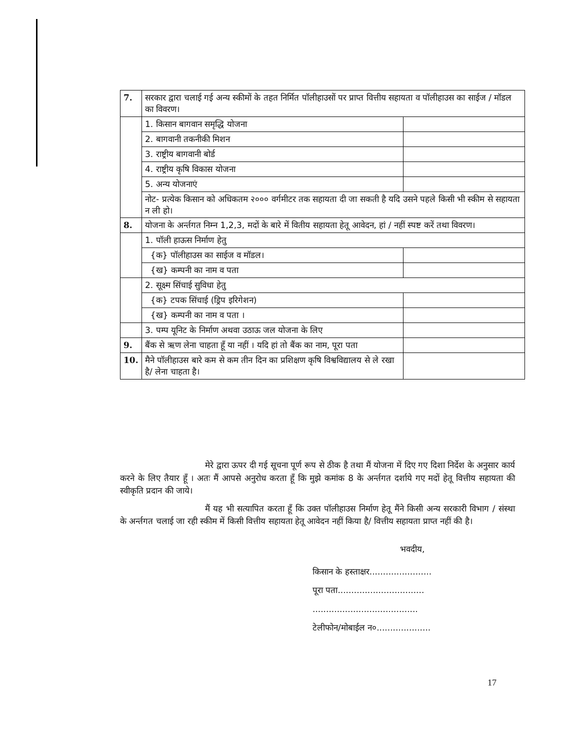| 7. | सरकार द्वारा चलाई गई अन्य स्कीमों के तहत निर्मित पॉलीहाउसों पर प्राप्त वित्तीय सहायता व पॉलीहाउस का साईज / मॉडल का विवरण। | | |
| | 1. किसान बागवान समृद्धि योजना | | |
| | 2. बागवानी तकनीकी मिशन | | |
| | 3. राष्ट्रीय बागवानी बोर्ड | | |
| | 4. राष्ट्रीय कृषि विकास योजना | | |
| | 5. अन्य योजनाएं | | |
| | नोट- प्रत्येक किसान को अधिकतम २००० वर्गमीटर तक सहायता दी जा सकती है यदि उसने पहले किसी भी स्कीम से सहायता न ली हो। | | |
| 8. | योजना के अर्न्तगत निम्न 1,2,3, मदों के बारे में वितीय सहायता हेतू आवेदन, हां / नहीं स्पष्ट करें तथा विवरण। | | |
| | 1. पॉली हाऊस निर्माण हेतु | | |
| | {क} पॉलीहाउस का साईज व मॉडल। | | |
| | {ख} कम्पनी का नाम व पता | | |
| | 2. सूक्ष्म सिंचाई सुविधा हेतु | | |
| | {क} टपक सिंचाई (ड्रिप इरिगेशन) | | |
| | {ख} कम्पनी का नाम व पता । | | |
| | 3. पम्प यूनिट के निर्माण अथवा उठाऊ जल योजना के लिए | | |
| 9. | बैंक से ऋण लेना चाहता हूँ या नहीं । यदि हां तो बैंक का नाम, पूरा पता | | |
| 10. | मैने पॉलीहाउस बारे कम से कम तीन दिन का प्रशिक्षण कृषि विश्वविद्यालय से ले रखा है/ लेना चाहता है। | | |
मेरे द्वारा ऊपर दी गई सूचना पूर्ण रूप से ठीक है तथा मैं योजना में दिए गए दिशा निर्देश के अनुसार कार्य करने के लिए तैयार हूँ । अतः मैं आपसे अनुरोध करता हूँ कि मुझे कमांक 8 के अर्न्तगत दर्शाये गए मदों हेतू वित्तीय सहायता की स्वीकृति प्रदान की जाये।
मैं यह भी सत्यापित करता हूँ कि उक्त पॉलीहाउस निर्माण हेतू मैंने किसी अन्य सरकारी विभाग / संस्था के अर्न्तगत चलाई जा रही स्कीम में किसी वित्तीय सहायता हेतू आवेदन नहीं किया है/ वित्तीय सहायता प्राप्त नहीं की है।
भवदीय,
किसान के हस्ताक्षर.......................
पूरा पता................................
.......................................
टेलीफोन/मोबाईल न०....................
17